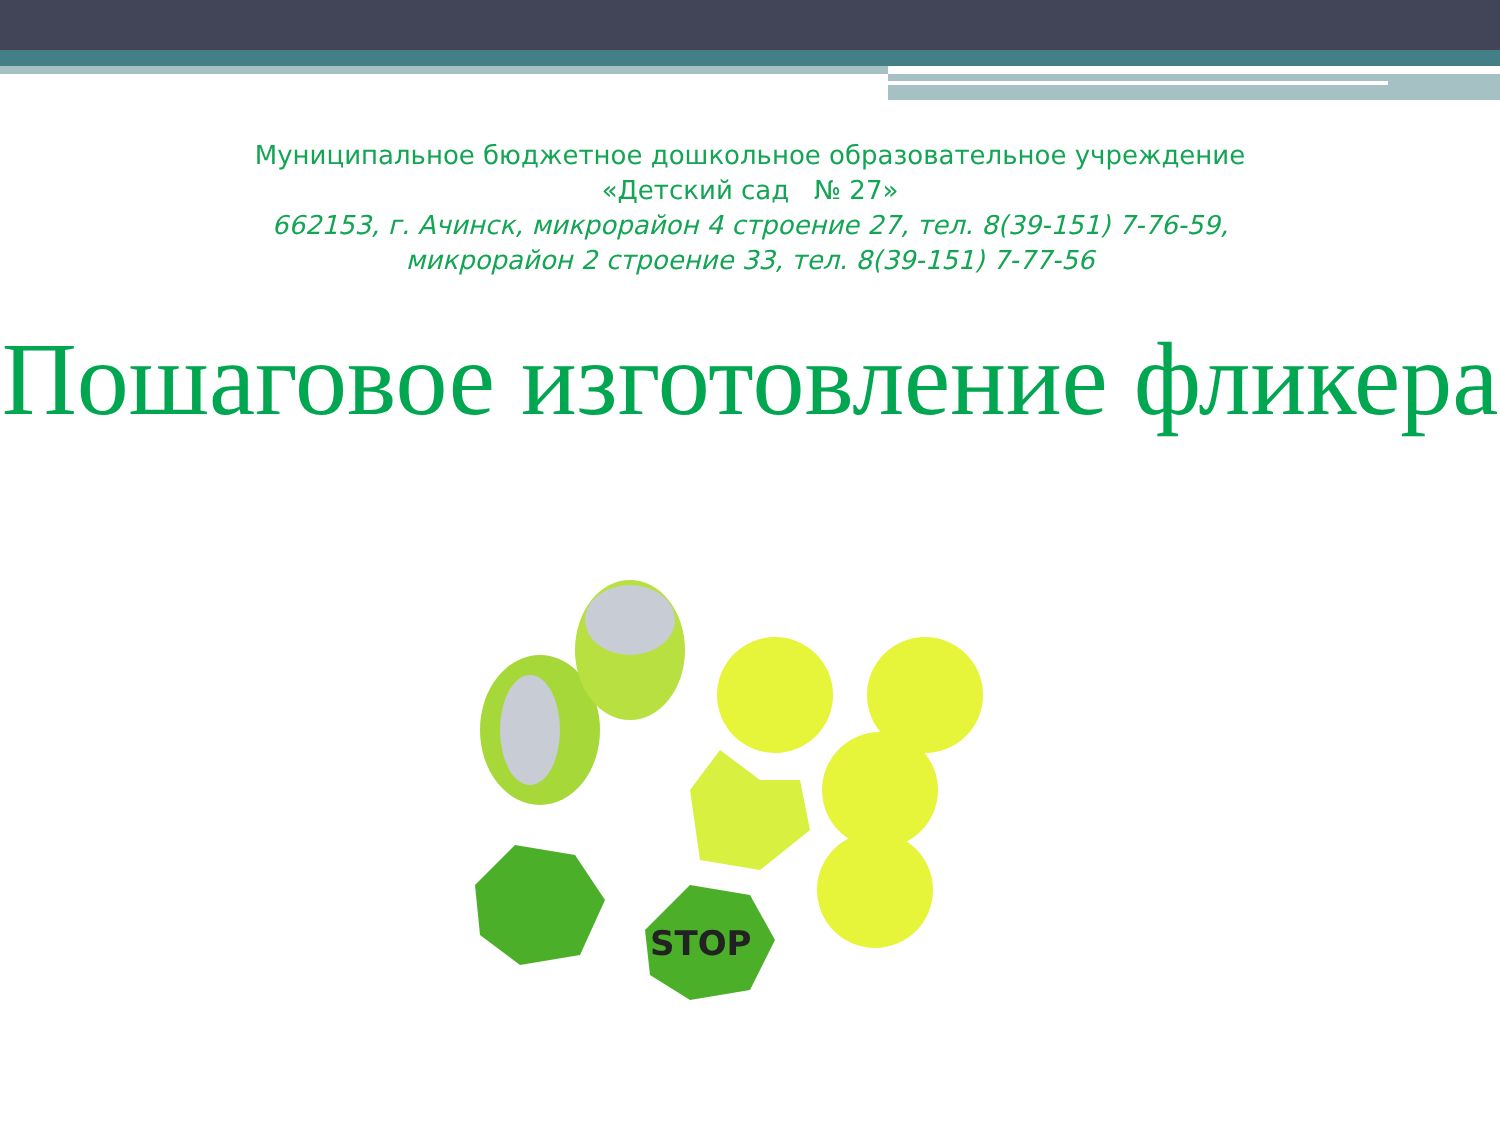Муниципальное бюджетное дошкольное образовательное учреждение
«Детский сад № 27»
662153, г. Ачинск, микрорайон 4 строение 27, тел. 8(39-151) 7-76-59,
микрорайон 2 строение 33, тел. 8(39-151) 7-77-56
Пошаговое изготовление фликера
STOP